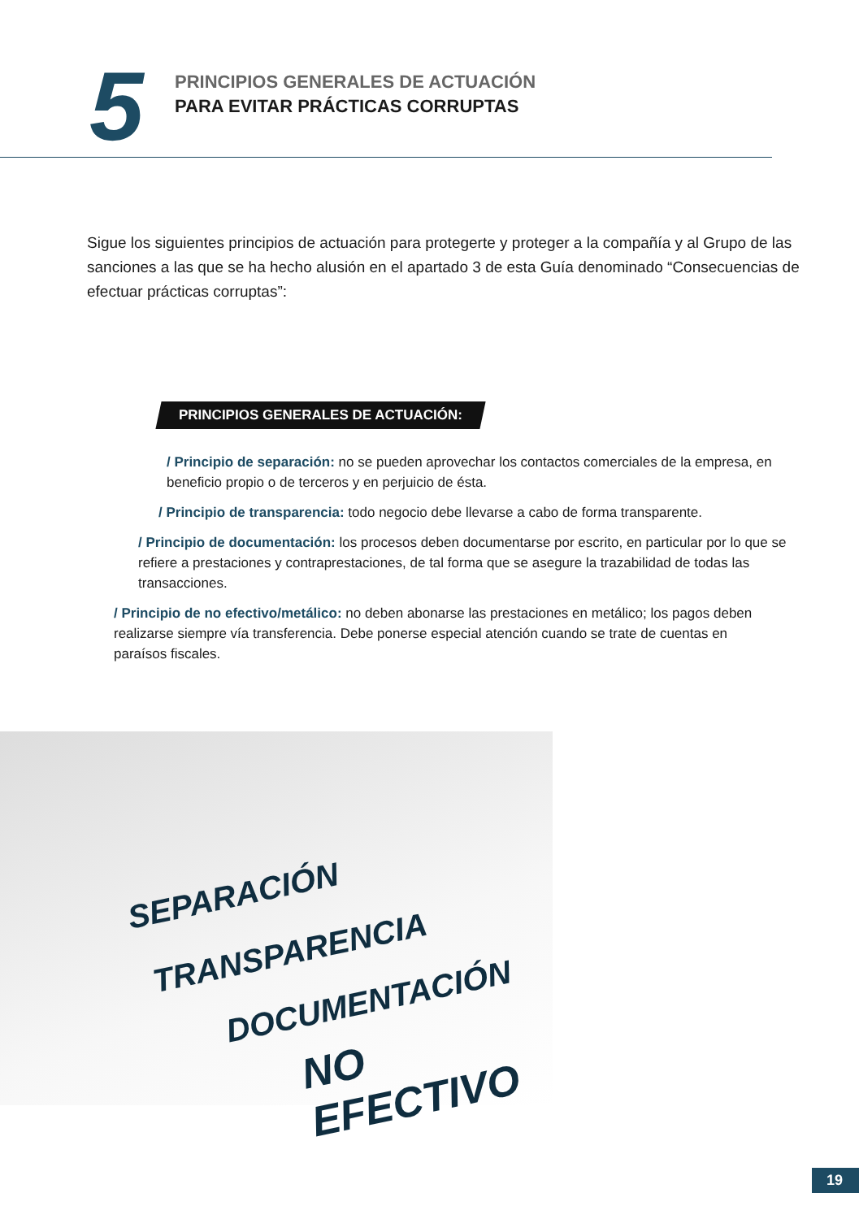5
PRINCIPIOS GENERALES DE ACTUACIÓN
PARA EVITAR PRÁCTICAS CORRUPTAS
Sigue los siguientes principios de actuación para protegerte y proteger a la compañía y al Grupo de las sanciones a las que se ha hecho alusión en el apartado 3 de esta Guía denominado “Consecuencias de efectuar prácticas corruptas”:
PRINCIPIOS GENERALES DE ACTUACIÓN:
/ Principio de separación: no se pueden aprovechar los contactos comerciales de la empresa, en beneficio propio o de terceros y en perjuicio de ésta.
/ Principio de transparencia: todo negocio debe llevarse a cabo de forma transparente.
/ Principio de documentación: los procesos deben documentarse por escrito, en particular por lo que se refiere a prestaciones y contraprestaciones, de tal forma que se asegure la trazabilidad de todas las transacciones.
/ Principio de no efectivo/metálico: no deben abonarse las prestaciones en metálico; los pagos deben realizarse siempre vía transferencia. Debe ponerse especial atención cuando se trate de cuentas en paraísos fiscales.
SEPARACIÓN
TRANSPARENCIA
DOCUMENTACIÓN
NO EFECTIVO
19